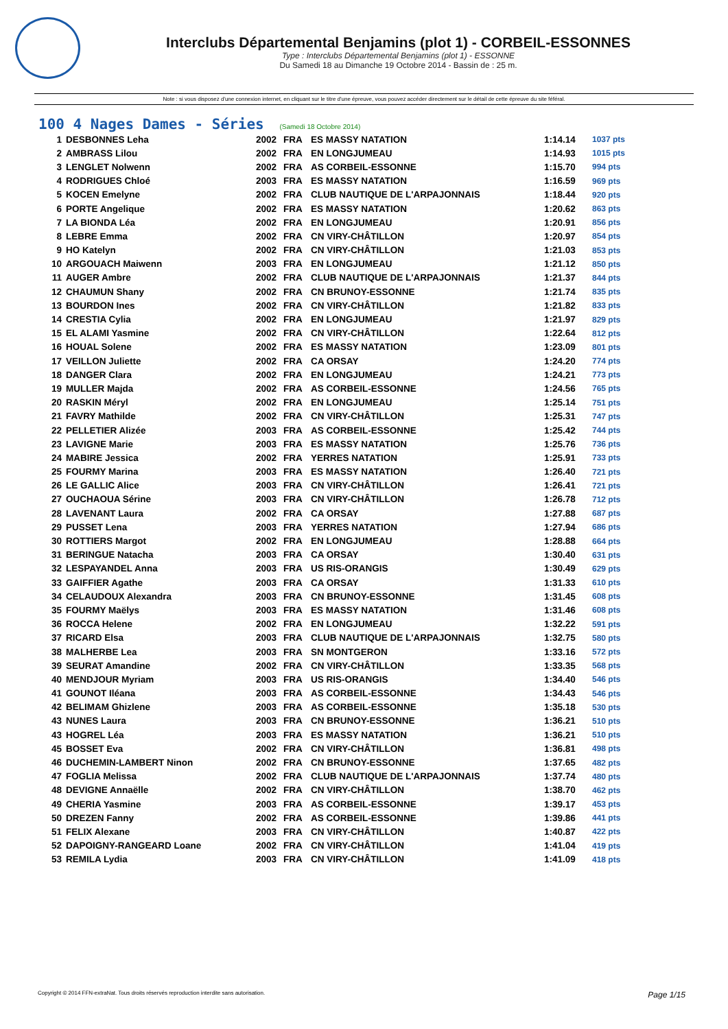Interclubs Départemental Benjamins (plot 1) - CORBEIL-ESSONNES
Type : Interclubs Départemental Benjamins (plot 1) - ESSONNE
Du Samedi 18 au Dimanche 19 Octobre 2014 - Bassin de : 25 m.
Note : si vous disposez d'une connexion internet, en cliquant sur le titre d'une épreuve, vous pouvez accéder directement sur le détail de cette épreuve du site féféral.
100 4 Nages Dames - Séries (Samedi 18 Octobre 2014)
| 1 | DESBONNES Leha | 2002 | FRA | ES MASSY NATATION | 1:14.14 | 1037 pts |
| 2 | AMBRASS Lilou | 2002 | FRA | EN LONGJUMEAU | 1:14.93 | 1015 pts |
| 3 | LENGLET Nolwenn | 2002 | FRA | AS CORBEIL-ESSONNE | 1:15.70 | 994 pts |
| 4 | RODRIGUES Chloé | 2003 | FRA | ES MASSY NATATION | 1:16.59 | 969 pts |
| 5 | KOCEN Emelyne | 2002 | FRA | CLUB NAUTIQUE DE L'ARPAJONNAIS | 1:18.44 | 920 pts |
| 6 | PORTE Angelique | 2002 | FRA | ES MASSY NATATION | 1:20.62 | 863 pts |
| 7 | LA BIONDA Léa | 2002 | FRA | EN LONGJUMEAU | 1:20.91 | 856 pts |
| 8 | LEBRE Emma | 2002 | FRA | CN VIRY-CHÂTILLON | 1:20.97 | 854 pts |
| 9 | HO Katelyn | 2002 | FRA | CN VIRY-CHÂTILLON | 1:21.03 | 853 pts |
| 10 | ARGOUACH Maiwenn | 2003 | FRA | EN LONGJUMEAU | 1:21.12 | 850 pts |
| 11 | AUGER Ambre | 2002 | FRA | CLUB NAUTIQUE DE L'ARPAJONNAIS | 1:21.37 | 844 pts |
| 12 | CHAUMUN Shany | 2002 | FRA | CN BRUNOY-ESSONNE | 1:21.74 | 835 pts |
| 13 | BOURDON Ines | 2002 | FRA | CN VIRY-CHÂTILLON | 1:21.82 | 833 pts |
| 14 | CRESTIA Cylia | 2002 | FRA | EN LONGJUMEAU | 1:21.97 | 829 pts |
| 15 | EL ALAMI Yasmine | 2002 | FRA | CN VIRY-CHÂTILLON | 1:22.64 | 812 pts |
| 16 | HOUAL Solene | 2002 | FRA | ES MASSY NATATION | 1:23.09 | 801 pts |
| 17 | VEILLON Juliette | 2002 | FRA | CA ORSAY | 1:24.20 | 774 pts |
| 18 | DANGER Clara | 2002 | FRA | EN LONGJUMEAU | 1:24.21 | 773 pts |
| 19 | MULLER Majda | 2002 | FRA | AS CORBEIL-ESSONNE | 1:24.56 | 765 pts |
| 20 | RASKIN Méryl | 2002 | FRA | EN LONGJUMEAU | 1:25.14 | 751 pts |
| 21 | FAVRY Mathilde | 2002 | FRA | CN VIRY-CHÂTILLON | 1:25.31 | 747 pts |
| 22 | PELLETIER Alizée | 2003 | FRA | AS CORBEIL-ESSONNE | 1:25.42 | 744 pts |
| 23 | LAVIGNE Marie | 2003 | FRA | ES MASSY NATATION | 1:25.76 | 736 pts |
| 24 | MABIRE Jessica | 2002 | FRA | YERRES NATATION | 1:25.91 | 733 pts |
| 25 | FOURMY Marina | 2003 | FRA | ES MASSY NATATION | 1:26.40 | 721 pts |
| 26 | LE GALLIC Alice | 2003 | FRA | CN VIRY-CHÂTILLON | 1:26.41 | 721 pts |
| 27 | OUCHAOUA Sérine | 2003 | FRA | CN VIRY-CHÂTILLON | 1:26.78 | 712 pts |
| 28 | LAVENANT Laura | 2002 | FRA | CA ORSAY | 1:27.88 | 687 pts |
| 29 | PUSSET Lena | 2003 | FRA | YERRES NATATION | 1:27.94 | 686 pts |
| 30 | ROTTIERS Margot | 2002 | FRA | EN LONGJUMEAU | 1:28.88 | 664 pts |
| 31 | BERINGUE Natacha | 2003 | FRA | CA ORSAY | 1:30.40 | 631 pts |
| 32 | LESPAYANDEL Anna | 2003 | FRA | US RIS-ORANGIS | 1:30.49 | 629 pts |
| 33 | GAIFFIER Agathe | 2003 | FRA | CA ORSAY | 1:31.33 | 610 pts |
| 34 | CELAUDOUX Alexandra | 2003 | FRA | CN BRUNOY-ESSONNE | 1:31.45 | 608 pts |
| 35 | FOURMY Maëlys | 2003 | FRA | ES MASSY NATATION | 1:31.46 | 608 pts |
| 36 | ROCCA Helene | 2002 | FRA | EN LONGJUMEAU | 1:32.22 | 591 pts |
| 37 | RICARD Elsa | 2003 | FRA | CLUB NAUTIQUE DE L'ARPAJONNAIS | 1:32.75 | 580 pts |
| 38 | MALHERBE Lea | 2003 | FRA | SN MONTGERON | 1:33.16 | 572 pts |
| 39 | SEURAT Amandine | 2002 | FRA | CN VIRY-CHÂTILLON | 1:33.35 | 568 pts |
| 40 | MENDJOUR Myriam | 2003 | FRA | US RIS-ORANGIS | 1:34.40 | 546 pts |
| 41 | GOUNOT Iléana | 2003 | FRA | AS CORBEIL-ESSONNE | 1:34.43 | 546 pts |
| 42 | BELIMAM Ghizlene | 2003 | FRA | AS CORBEIL-ESSONNE | 1:35.18 | 530 pts |
| 43 | NUNES Laura | 2003 | FRA | CN BRUNOY-ESSONNE | 1:36.21 | 510 pts |
| 43 | HOGREL Léa | 2003 | FRA | ES MASSY NATATION | 1:36.21 | 510 pts |
| 45 | BOSSET Eva | 2002 | FRA | CN VIRY-CHÂTILLON | 1:36.81 | 498 pts |
| 46 | DUCHEMIN-LAMBERT Ninon | 2002 | FRA | CN BRUNOY-ESSONNE | 1:37.65 | 482 pts |
| 47 | FOGLIA Melissa | 2002 | FRA | CLUB NAUTIQUE DE L'ARPAJONNAIS | 1:37.74 | 480 pts |
| 48 | DEVIGNE Annaëlle | 2002 | FRA | CN VIRY-CHÂTILLON | 1:38.70 | 462 pts |
| 49 | CHERIA Yasmine | 2003 | FRA | AS CORBEIL-ESSONNE | 1:39.17 | 453 pts |
| 50 | DREZEN Fanny | 2002 | FRA | AS CORBEIL-ESSONNE | 1:39.86 | 441 pts |
| 51 | FELIX Alexane | 2003 | FRA | CN VIRY-CHÂTILLON | 1:40.87 | 422 pts |
| 52 | DAPOIGNY-RANGEARD Loane | 2002 | FRA | CN VIRY-CHÂTILLON | 1:41.04 | 419 pts |
| 53 | REMILA Lydia | 2003 | FRA | CN VIRY-CHÂTILLON | 1:41.09 | 418 pts |
Copyright © 2014 FFN-extraNat. Tous droits réservés reproduction interdite sans autorisation. Page 1/15